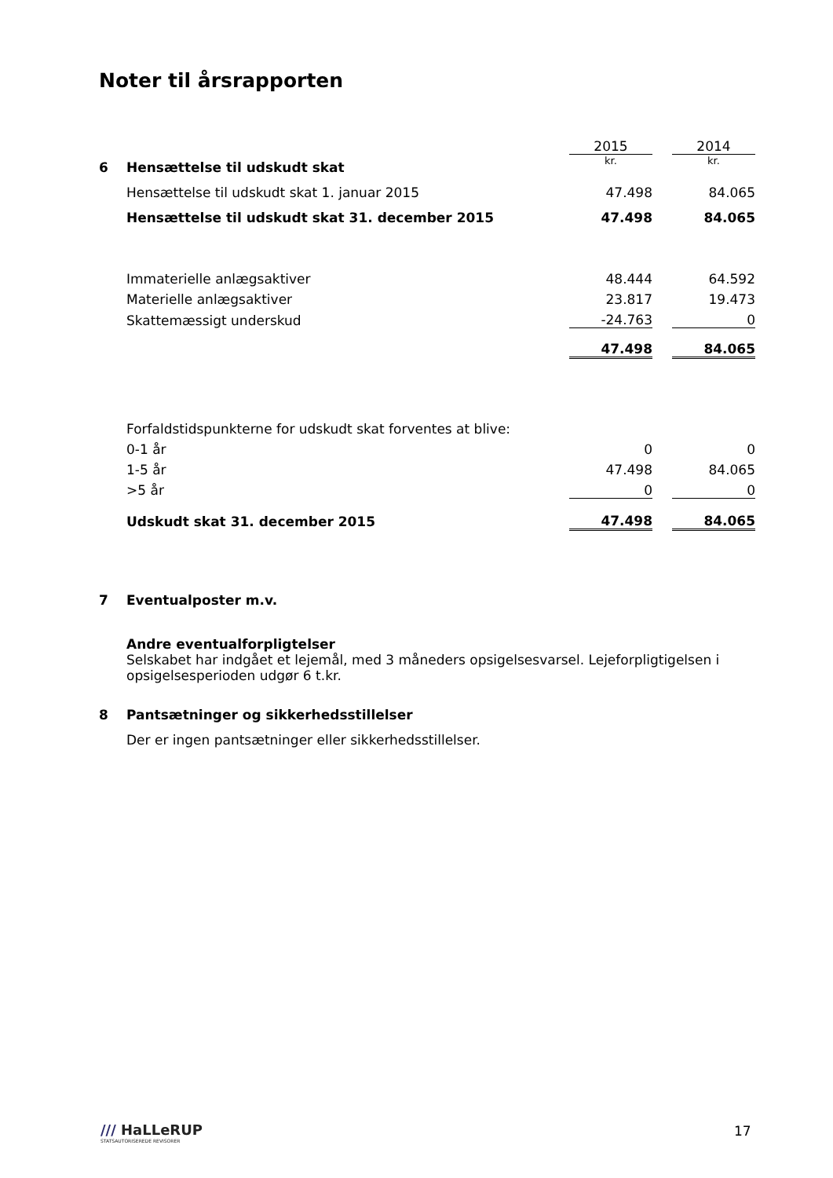Noter til årsrapporten
| | | 2015 | | 2014 |
| 6 | Hensættelse til udskudt skat | kr. | | kr. |
| | Hensættelse til udskudt skat 1. januar 2015 | 47.498 | | 84.065 |
| | Hensættelse til udskudt skat 31. december 2015 | 47.498 | | 84.065 |
| | Immaterielle anlægsaktiver | 48.444 | | 64.592 |
| | Materielle anlægsaktiver | 23.817 | | 19.473 |
| | Skattemæssigt underskud | -24.763 | | 0 |
| | | 47.498 | | 84.065 |
| | Forfaldstidspunkterne for udskudt skat forventes at blive: | | | |
| | 0-1 år | 0 | | 0 |
| | 1-5 år | 47.498 | | 84.065 |
| | >5 år | 0 | | 0 |
| | Udskudt skat 31. december 2015 | 47.498 | | 84.065 |
| 7 | Eventualposter m.v. | | | |
| | Andre eventualforpligtelser | | | |
| | Selskabet har indgået et lejemål, med 3 måneders opsigelsesvarsel. Lejeforpligtigelsen i opsigelsesperioden udgør 6 t.kr. | | | |
| 8 | Pantsætninger og sikkerhedsstillelser | | | |
| | Der er ingen pantsætninger eller sikkerhedsstillelser. | | | |
/// HaLLeRUP
STATSAUTORISEREDE REVISORER
17